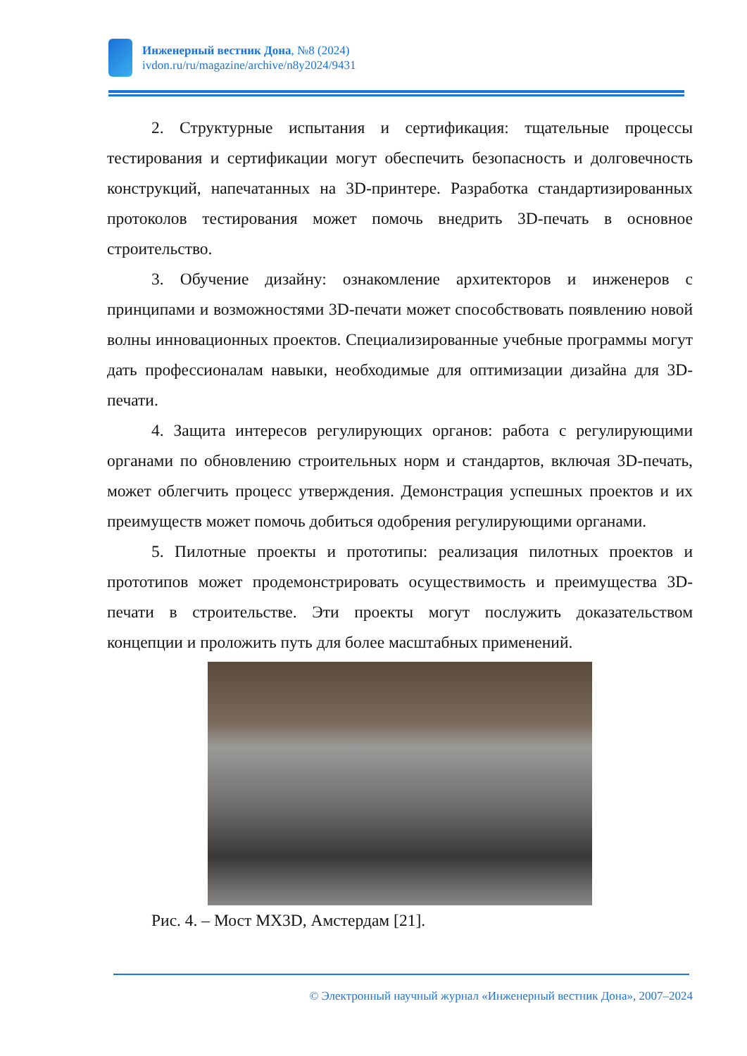Инженерный вестник Дона, №8 (2024)
ivdon.ru/ru/magazine/archive/n8y2024/9431
2. Структурные испытания и сертификация: тщательные процессы тестирования и сертификации могут обеспечить безопасность и долговечность конструкций, напечатанных на 3D-принтере. Разработка стандартизированных протоколов тестирования может помочь внедрить 3D-печать в основное строительство.
3. Обучение дизайну: ознакомление архитекторов и инженеров с принципами и возможностями 3D-печати может способствовать появлению новой волны инновационных проектов. Специализированные учебные программы могут дать профессионалам навыки, необходимые для оптимизации дизайна для 3D-печати.
4. Защита интересов регулирующих органов: работа с регулирующими органами по обновлению строительных норм и стандартов, включая 3D-печать, может облегчить процесс утверждения. Демонстрация успешных проектов и их преимуществ может помочь добиться одобрения регулирующими органами.
5. Пилотные проекты и прототипы: реализация пилотных проектов и прототипов может продемонстрировать осуществимость и преимущества 3D-печати в строительстве. Эти проекты могут послужить доказательством концепции и проложить путь для более масштабных применений.
Рис. 4. – Мост MX3D, Амстердам [21].
© Электронный научный журнал «Инженерный вестник Дона», 2007–2024